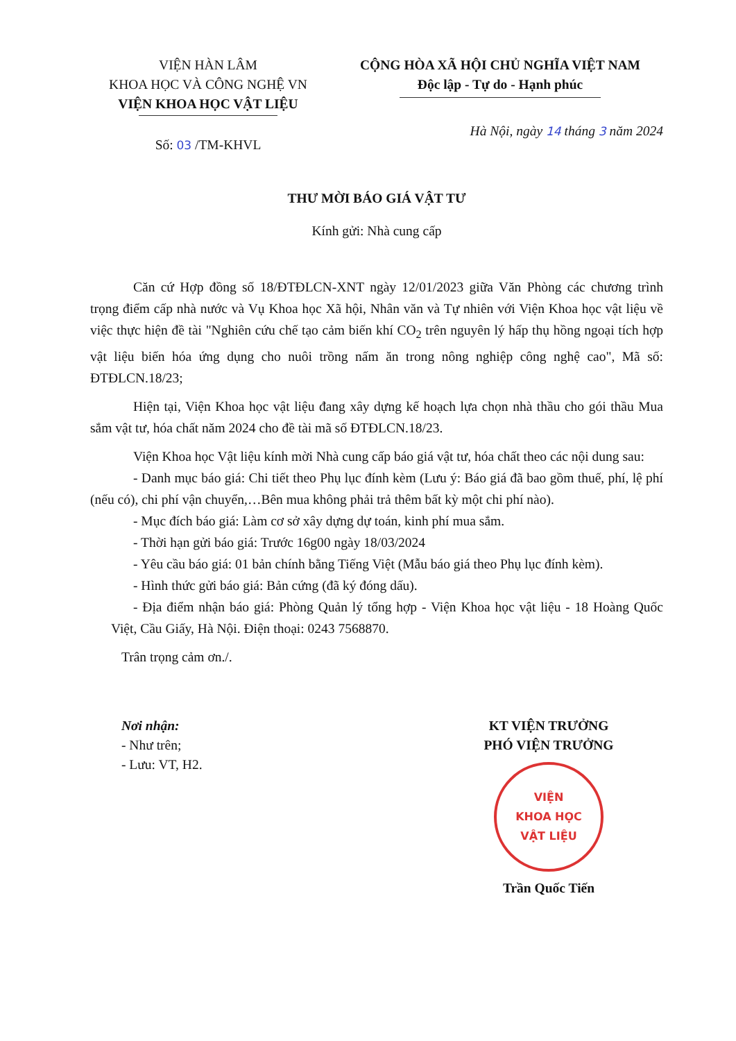VIỆN HÀN LÂM
KHOA HỌC VÀ CÔNG NGHỆ VN
VIỆN KHOA HỌC VẬT LIỆU
Số: 03 /TM-KHVL
CỘNG HÒA XÃ HỘI CHỦ NGHĨA VIỆT NAM
Độc lập - Tự do - Hạnh phúc
Hà Nội, ngày 14 tháng 3 năm 2024
THƯ MỜI BÁO GIÁ VẬT TƯ
Kính gửi: Nhà cung cấp
Căn cứ Hợp đồng số 18/ĐTĐLCN-XNT ngày 12/01/2023 giữa Văn Phòng các chương trình trọng điểm cấp nhà nước và Vụ Khoa học Xã hội, Nhân văn và Tự nhiên với Viện Khoa học vật liệu về việc thực hiện đề tài "Nghiên cứu chế tạo cảm biến khí CO<sub>2</sub> trên nguyên lý hấp thụ hồng ngoại tích hợp vật liệu biến hóa ứng dụng cho nuôi trồng nấm ăn trong nông nghiệp công nghệ cao", Mã số: ĐTĐLCN.18/23;
Hiện tại, Viện Khoa học vật liệu đang xây dựng kế hoạch lựa chọn nhà thầu cho gói thầu Mua sắm vật tư, hóa chất năm 2024 cho đề tài mã số ĐTĐLCN.18/23.
Viện Khoa học Vật liệu kính mời Nhà cung cấp báo giá vật tư, hóa chất theo các nội dung sau:
- Danh mục báo giá: Chi tiết theo Phụ lục đính kèm (Lưu ý: Báo giá đã bao gồm thuế, phí, lệ phí (nếu có), chi phí vận chuyển,…Bên mua không phải trả thêm bất kỳ một chi phí nào).
- Mục đích báo giá: Làm cơ sở xây dựng dự toán, kinh phí mua sắm.
- Thời hạn gửi báo giá: Trước 16g00 ngày 18/03/2024
- Yêu cầu báo giá: 01 bản chính bằng Tiếng Việt (Mẫu báo giá theo Phụ lục đính kèm).
- Hình thức gửi báo giá: Bản cứng (đã ký đóng dấu).
- Địa điểm nhận báo giá: Phòng Quản lý tổng hợp - Viện Khoa học vật liệu - 18 Hoàng Quốc Việt, Cầu Giấy, Hà Nội. Điện thoại: 0243 7568870.
Trân trọng cảm ơn./.
Nơi nhận:
- Như trên;
- Lưu: VT, H2.
KT VIỆN TRƯỞNG
PHÓ VIỆN TRƯỞNG
VIỆN
KHOA HỌC
VẬT LIỆU
Trần Quốc Tiến